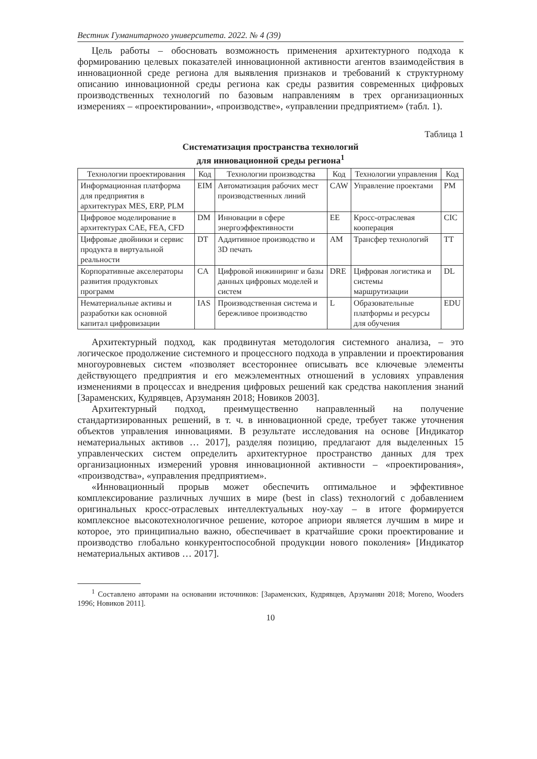Вестник Гуманитарного университета. 2022. № 4 (39)
Цель работы – обосновать возможность применения архитектурного подхода к формированию целевых показателей инновационной активности агентов взаимодействия в инновационной среде региона для выявления признаков и требований к структурному описанию инновационной среды региона как среды развития современных цифровых производственных технологий по базовым направлениям в трех организационных измерениях – «проектировании», «производстве», «управлении предприятием» (табл. 1).
Таблица 1
Систематизация пространства технологий
для инновационной среды региона<sup>1</sup>
| Технологии проектирования | Код | Технологии производства | Код | Технологии управления | Код |
| --- | --- | --- | --- | --- | --- |
| Информационная платформа для предприятия в архитектурах MES, ERP, PLM | EIM | Автоматизация рабочих мест производственных линий | CAW | Управление проектами | PM |
| Цифровое моделирование в архитектурах CAE, FEA, CFD | DM | Инновации в сфере энергоэффективности | EE | Кросс-отраслевая кооперация | CIC |
| Цифровые двойники и сервис продукта в виртуальной реальности | DT | Аддитивное производство и 3D печать | AM | Трансфер технологий | TT |
| Корпоративные акселераторы развития продуктовых программ | CA | Цифровой инжиниринг и базы данных цифровых моделей и систем | DRE | Цифровая логистика и системы маршрутизации | DL |
| Нематериальные активы и разработки как основной капитал цифровизации | IAS | Производственная система и бережливое производство | L | Образовательные платформы и ресурсы для обучения | EDU |
Архитектурный подход, как продвинутая методология системного анализа, – это логическое продолжение системного и процессного подхода в управлении и проектирования многоуровневых систем «позволяет всестороннее описывать все ключевые элементы действующего предприятия и его межэлементных отношений в условиях управления изменениями в процессах и внедрения цифровых решений как средства накопления знаний [Зараменских, Кудрявцев, Арзуманян 2018; Новиков 2003].
Архитектурный подход, преимущественно направленный на получение стандартизированных решений, в т. ч. в инновационной среде, требует также уточнения объектов управления инновациями. В результате исследования на основе [Индикатор нематериальных активов … 2017], разделяя позицию, предлагают для выделенных 15 управленческих систем определить архитектурное пространство данных для трех организационных измерений уровня инновационной активности – «проектирования», «производства», «управления предприятием».
«Инновационный прорыв может обеспечить оптимальное и эффективное комплексирование различных лучших в мире (best in class) технологий с добавлением оригинальных кросс-отраслевых интеллектуальных ноу-хау – в итоге формируется комплексное высокотехнологичное решение, которое априори является лучшим в мире и которое, это принципиально важно, обеспечивает в кратчайшие сроки проектирование и производство глобально конкурентоспособной продукции нового поколения» [Индикатор нематериальных активов … 2017].
<sup>1</sup> Составлено авторами на основании источников: [Зараменских, Кудрявцев, Арзуманян 2018; Moreno, Wooders 1996; Новиков 2011].
10